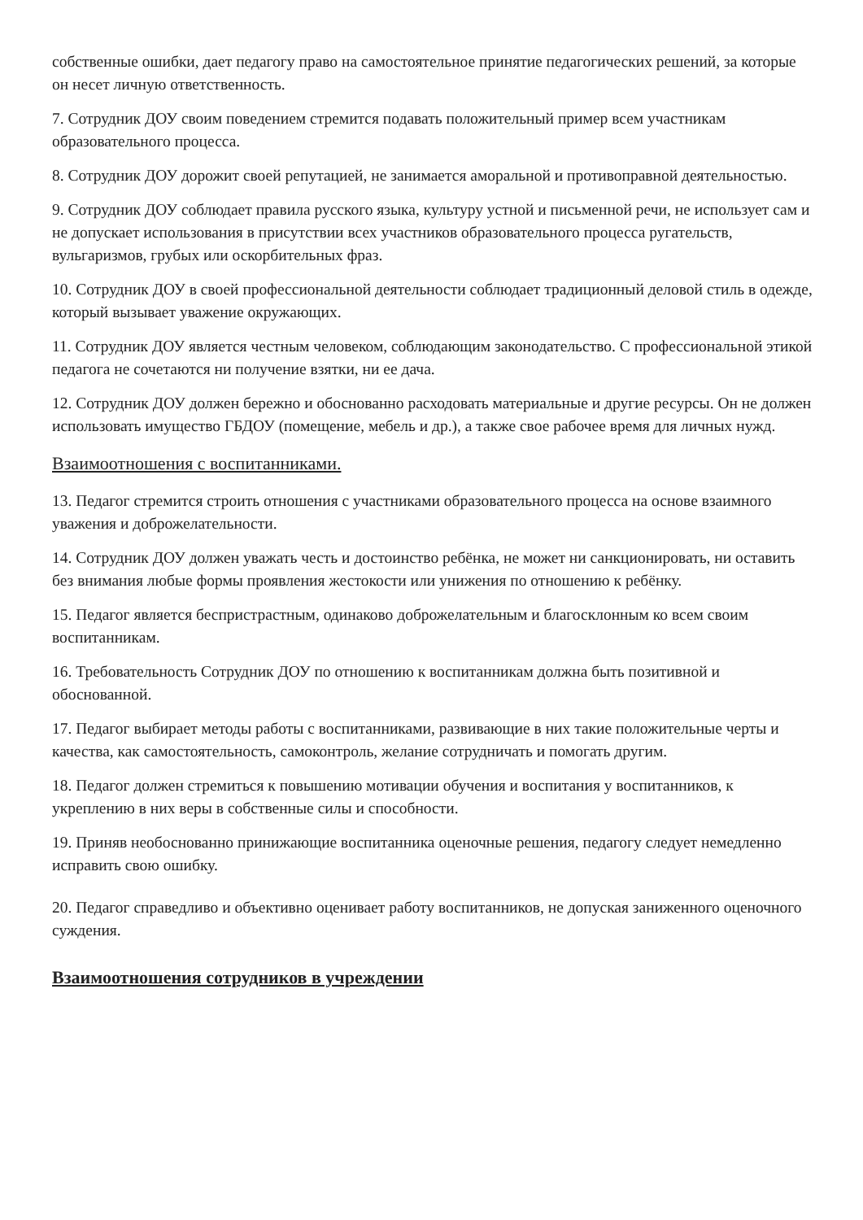собственные ошибки, дает педагогу право на самостоятельное принятие педагогических решений, за которые он несет личную ответственность.
7. Сотрудник ДОУ своим поведением стремится подавать положительный пример всем участникам образовательного процесса.
8. Сотрудник ДОУ дорожит своей репутацией, не занимается аморальной и противоправной деятельностью.
9. Сотрудник ДОУ соблюдает правила русского языка, культуру устной и письменной речи, не использует сам и не допускает использования в присутствии всех участников образовательного процесса ругательств, вульгаризмов, грубых или оскорбительных фраз.
10. Сотрудник ДОУ в своей профессиональной деятельности соблюдает традиционный деловой стиль в одежде, который вызывает уважение окружающих.
11. Сотрудник ДОУ является честным человеком, соблюдающим законодательство. С профессиональной этикой педагога не сочетаются ни получение взятки, ни ее дача.
12. Сотрудник ДОУ должен бережно и обоснованно расходовать материальные и другие ресурсы. Он не должен использовать имущество ГБДОУ (помещение, мебель и др.), а также свое рабочее время для личных нужд.
Взаимоотношения с воспитанниками.
13. Педагог стремится строить отношения с участниками образовательного процесса на основе взаимного уважения и доброжелательности.
14. Сотрудник ДОУ должен уважать честь и достоинство ребёнка, не может ни санкционировать, ни оставить без внимания любые формы проявления жестокости или унижения по отношению к ребёнку.
15. Педагог является беспристрастным, одинаково доброжелательным и благосклонным ко всем своим воспитанникам.
16. Требовательность Сотрудник ДОУ по отношению к воспитанникам должна быть позитивной и обоснованной.
17. Педагог выбирает методы работы с воспитанниками, развивающие в них такие положительные черты и качества, как самостоятельность, самоконтроль, желание сотрудничать и помогать другим.
18. Педагог должен стремиться к повышению мотивации обучения и воспитания у воспитанников, к укреплению в них веры в собственные силы и способности.
19. Приняв необоснованно принижающие воспитанника оценочные решения, педагогу следует немедленно исправить свою ошибку.
20. Педагог справедливо и объективно оценивает работу воспитанников, не допуская заниженного оценочного суждения.
Взаимоотношения сотрудников в учреждении